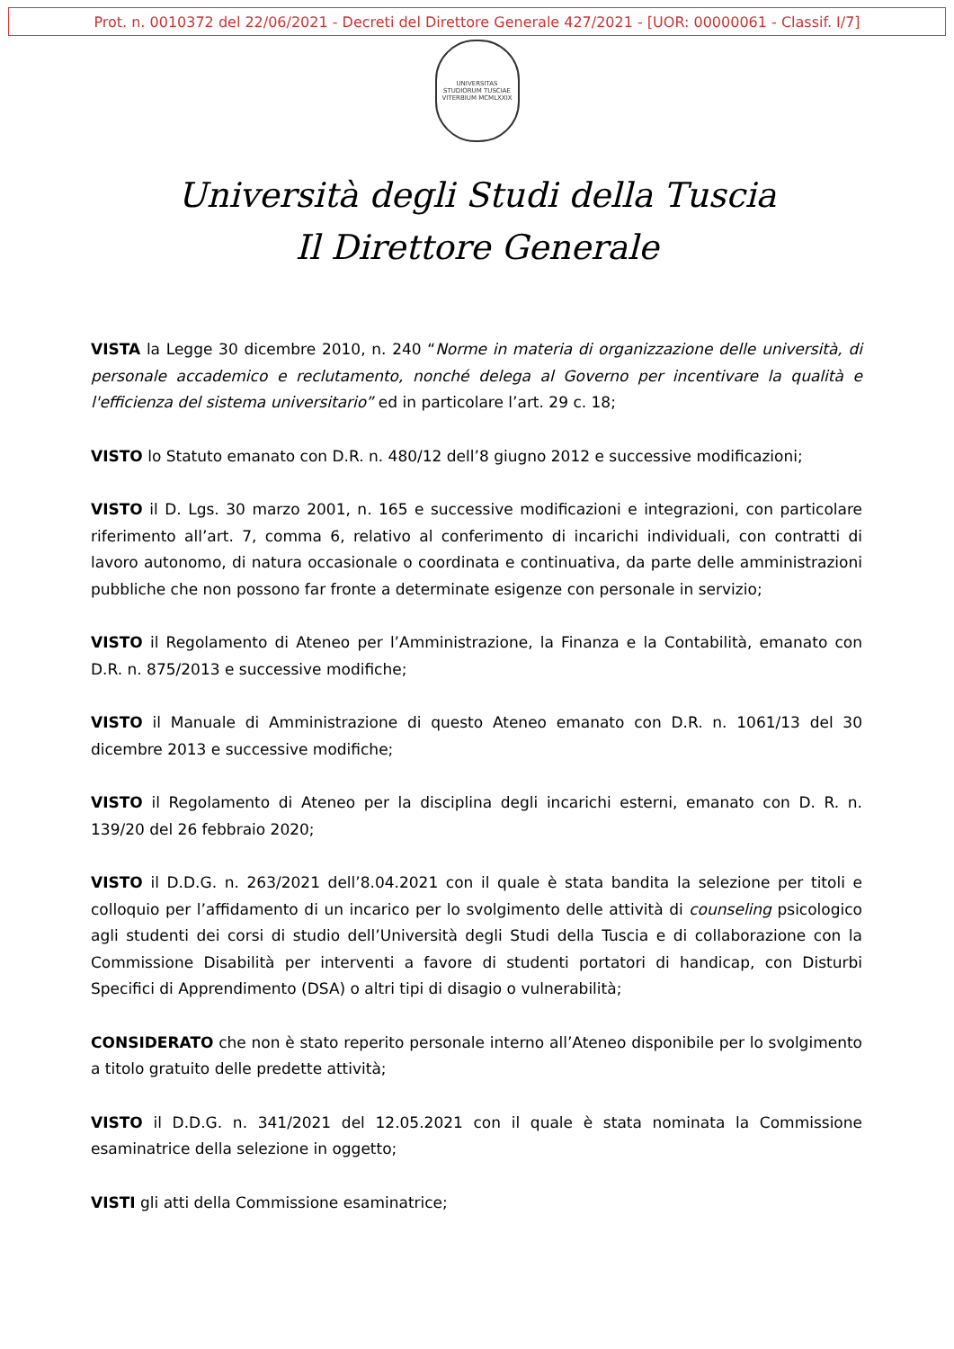Prot. n. 0010372 del 22/06/2021 - Decreti del Direttore Generale 427/2021 - [UOR: 00000061 - Classif. I/7]
UNIVERSITAS STUDIORUM TUSCIAE
VITERBIUM MCMLXXIX
Università degli Studi della Tuscia
Il Direttore Generale
VISTA la Legge 30 dicembre 2010, n. 240 “Norme in materia di organizzazione delle università, di personale accademico e reclutamento, nonché delega al Governo per incentivare la qualità e l'efficienza del sistema universitario” ed in particolare l’art. 29 c. 18;
VISTO lo Statuto emanato con D.R. n. 480/12 dell’8 giugno 2012 e successive modificazioni;
VISTO il D. Lgs. 30 marzo 2001, n. 165 e successive modificazioni e integrazioni, con particolare riferimento all’art. 7, comma 6, relativo al conferimento di incarichi individuali, con contratti di lavoro autonomo, di natura occasionale o coordinata e continuativa, da parte delle amministrazioni pubbliche che non possono far fronte a determinate esigenze con personale in servizio;
VISTO il Regolamento di Ateneo per l’Amministrazione, la Finanza e la Contabilità, emanato con D.R. n. 875/2013 e successive modifiche;
VISTO il Manuale di Amministrazione di questo Ateneo emanato con D.R. n. 1061/13 del 30 dicembre 2013 e successive modifiche;
VISTO il Regolamento di Ateneo per la disciplina degli incarichi esterni, emanato con D. R. n. 139/20 del 26 febbraio 2020;
VISTO il D.D.G. n. 263/2021 dell’8.04.2021 con il quale è stata bandita la selezione per titoli e colloquio per l’affidamento di un incarico per lo svolgimento delle attività di counseling psicologico agli studenti dei corsi di studio dell’Università degli Studi della Tuscia e di collaborazione con la Commissione Disabilità per interventi a favore di studenti portatori di handicap, con Disturbi Specifici di Apprendimento (DSA) o altri tipi di disagio o vulnerabilità;
CONSIDERATO che non è stato reperito personale interno all’Ateneo disponibile per lo svolgimento a titolo gratuito delle predette attività;
VISTO il D.D.G. n. 341/2021 del 12.05.2021 con il quale è stata nominata la Commissione esaminatrice della selezione in oggetto;
VISTI gli atti della Commissione esaminatrice;